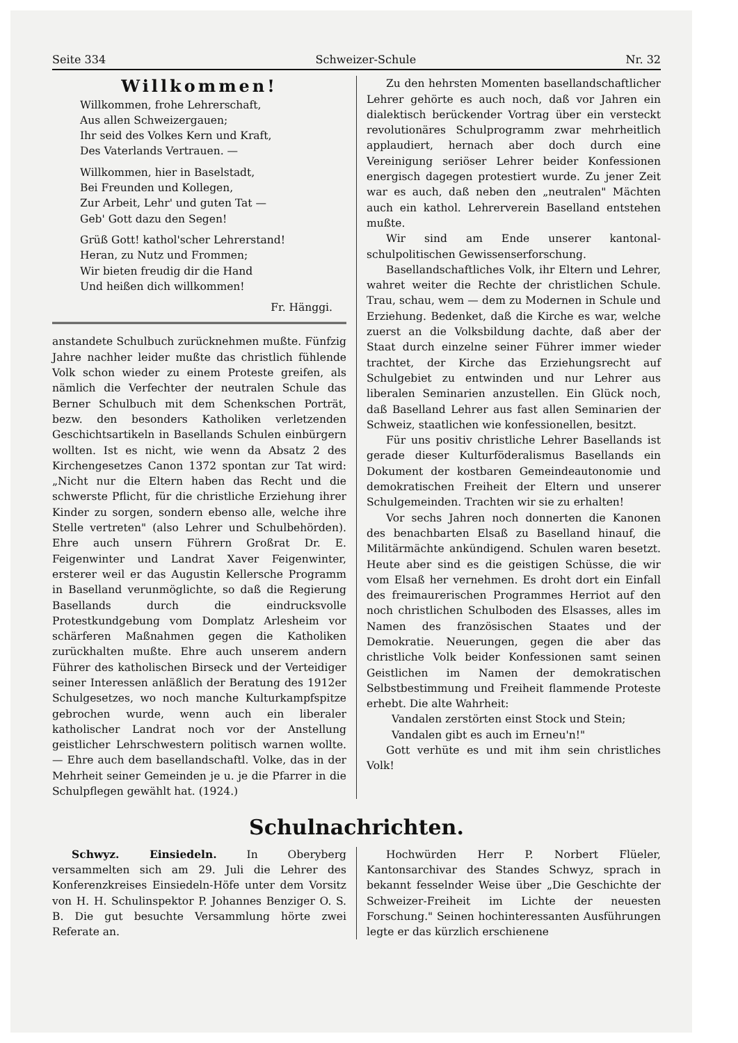Seite 334 Schweizer-Schule Nr. 32
Willkommen!
Willkommen, frohe Lehrerschaft,
Aus allen Schweizergauen;
Ihr seid des Volkes Kern und Kraft,
Des Vaterlands Vertrauen. —
Willkommen, hier in Baselstadt,
Bei Freunden und Kollegen,
Zur Arbeit, Lehr' und guten Tat —
Geb' Gott dazu den Segen!
Grüß Gott! kathol'scher Lehrerstand!
Heran, zu Nutz und Frommen;
Wir bieten freudig dir die Hand
Und heißen dich willkommen!
Fr. Hänggi.
anstandete Schulbuch zurücknehmen mußte. Fünfzig Jahre nachher leider mußte das christlich fühlende Volk schon wieder zu einem Proteste greifen, als nämlich die Verfechter der neutralen Schule das Berner Schulbuch mit dem Schenkschen Porträt, bezw. den besonders Katholiken verletzenden Geschichtsartikeln in Basellands Schulen einbürgern wollten. Ist es nicht, wie wenn da Absatz 2 des Kirchengesetzes Canon 1372 spontan zur Tat wird: „Nicht nur die Eltern haben das Recht und die schwerste Pflicht, für die christliche Erziehung ihrer Kinder zu sorgen, sondern ebenso alle, welche ihre Stelle vertreten" (also Lehrer und Schulbehörden). Ehre auch unsern Führern Großrat Dr. E. Feigenwinter und Landrat Xaver Feigenwinter, ersterer weil er das Augustin Kellersche Programm in Baselland verunmöglichte, so daß die Regierung Basellands durch die eindrucksvolle Protestkundgebung vom Domplatz Arlesheim vor schärferen Maßnahmen gegen die Katholiken zurückhalten mußte. Ehre auch unserem andern Führer des katholischen Birseck und der Verteidiger seiner Interessen anläßlich der Beratung des 1912er Schulgesetzes, wo noch manche Kulturkampfspitze gebrochen wurde, wenn auch ein liberaler katholischer Landrat noch vor der Anstellung geistlicher Lehrschwestern politisch warnen wollte. — Ehre auch dem basellandschaftl. Volke, das in der Mehrheit seiner Gemeinden je u. je die Pfarrer in die Schulpflegen gewählt hat. (1924.)
Zu den hehrsten Momenten basellandschaftlicher Lehrer gehörte es auch noch, daß vor Jahren ein dialektisch berückender Vortrag über ein versteckt revolutionäres Schulprogramm zwar mehrheitlich applaudiert, hernach aber doch durch eine Vereinigung seriöser Lehrer beider Konfessionen energisch dagegen protestiert wurde. Zu jener Zeit war es auch, daß neben den „neutralen" Mächten auch ein kathol. Lehrerverein Baselland entstehen mußte.
Wir sind am Ende unserer kantonal-schulpolitischen Gewissenserforschung.
Basellandschaftliches Volk, ihr Eltern und Lehrer, wahret weiter die Rechte der christlichen Schule. Trau, schau, wem — dem zu Modernen in Schule und Erziehung. Bedenket, daß die Kirche es war, welche zuerst an die Volksbildung dachte, daß aber der Staat durch einzelne seiner Führer immer wieder trachtet, der Kirche das Erziehungsrecht auf Schulgebiet zu entwinden und nur Lehrer aus liberalen Seminarien anzustellen. Ein Glück noch, daß Baselland Lehrer aus fast allen Seminarien der Schweiz, staatlichen wie konfessionellen, besitzt.
Für uns positiv christliche Lehrer Basellands ist gerade dieser Kulturföderalismus Basellands ein Dokument der kostbaren Gemeindeautonomie und demokratischen Freiheit der Eltern und unserer Schulgemeinden. Trachten wir sie zu erhalten!
Vor sechs Jahren noch donnerten die Kanonen des benachbarten Elsaß zu Baselland hinauf, die Militärmächte ankündigend. Schulen waren besetzt. Heute aber sind es die geistigen Schüsse, die wir vom Elsaß her vernehmen. Es droht dort ein Einfall des freimaurerischen Programmes Herriot auf den noch christlichen Schulboden des Elsasses, alles im Namen des französischen Staates und der Demokratie. Neuerungen, gegen die aber das christliche Volk beider Konfessionen samt seinen Geistlichen im Namen der demokratischen Selbstbestimmung und Freiheit flammende Proteste erhebt. Die alte Wahrheit:
Vandalen zerstörten einst Stock und Stein;
Vandalen gibt es auch im Erneu'n!"
Gott verhüte es und mit ihm sein christliches Volk!
Schulnachrichten.
Schwyz. Einsiedeln. In Oberyberg versammelten sich am 29. Juli die Lehrer des Konferenzkreises Einsiedeln-Höfe unter dem Vorsitz von H. H. Schulinspektor P. Johannes Benziger O. S. B. Die gut besuchte Versammlung hörte zwei Referate an.
Hochwürden Herr P. Norbert Flüeler, Kantonsarchivar des Standes Schwyz, sprach in bekannt fesselnder Weise über „Die Geschichte der Schweizer-Freiheit im Lichte der neuesten Forschung." Seinen hochinteressanten Ausführungen legte er das kürzlich erschienene